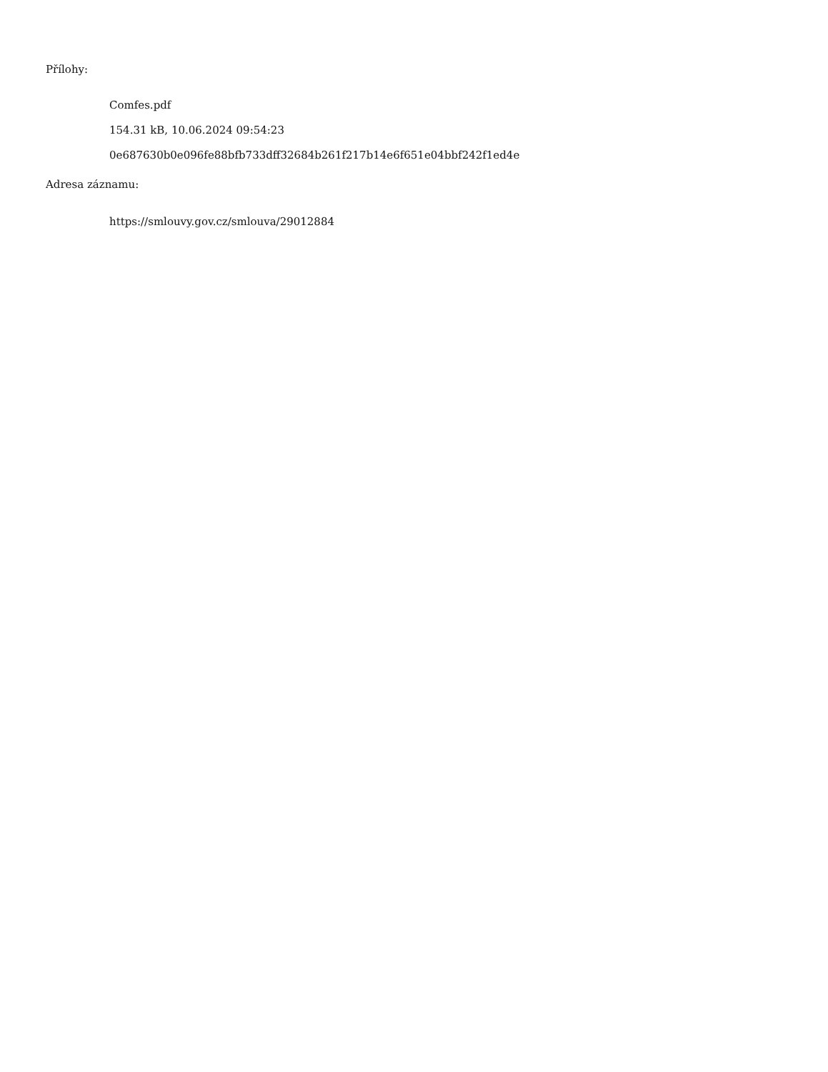Přílohy:
Comfes.pdf
154.31 kB, 10.06.2024 09:54:23
0e687630b0e096fe88bfb733dff32684b261f217b14e6f651e04bbf242f1ed4e
Adresa záznamu:
https://smlouvy.gov.cz/smlouva/29012884